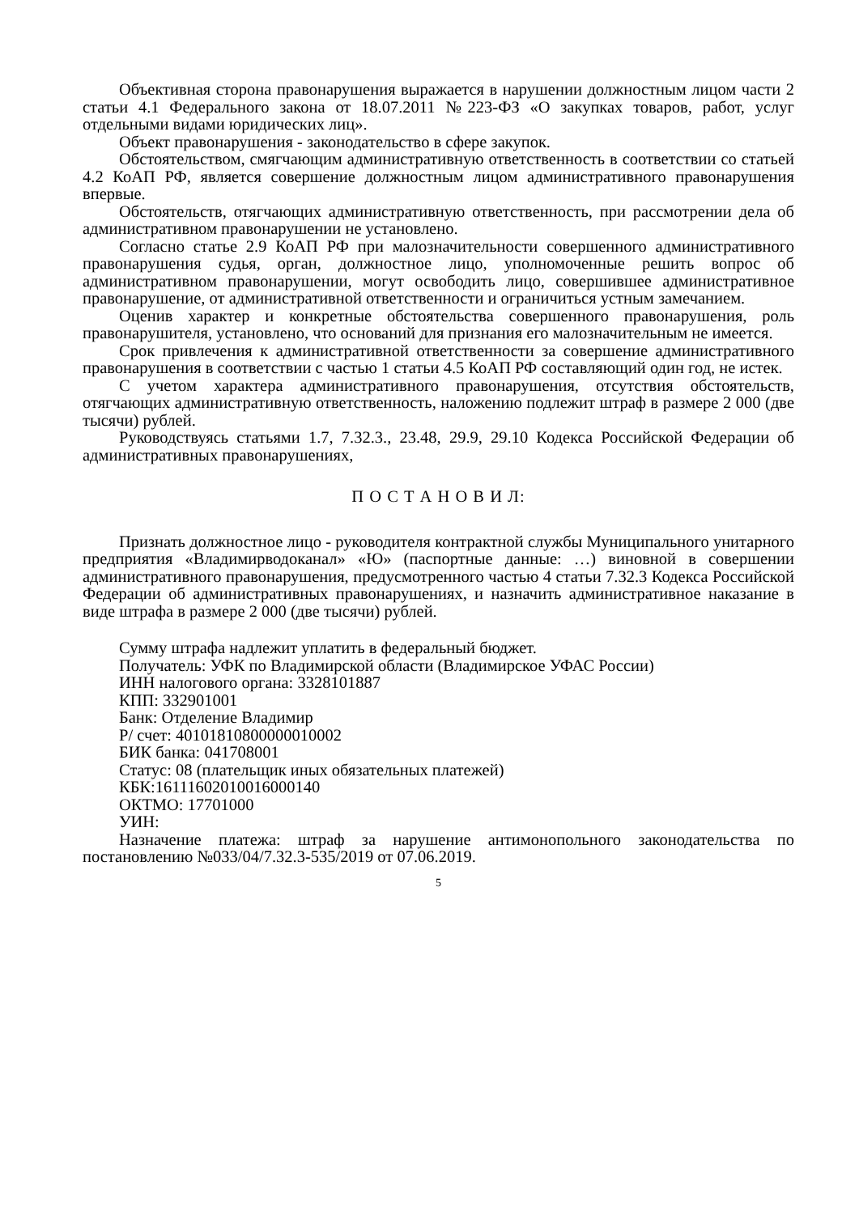Объективная сторона правонарушения выражается в нарушении должностным лицом части 2 статьи 4.1 Федерального закона от 18.07.2011 №223-ФЗ «О закупках товаров, работ, услуг отдельными видами юридических лиц».
Объект правонарушения - законодательство в сфере закупок.
Обстоятельством, смягчающим административную ответственность в соответствии со статьей 4.2 КоАП РФ, является совершение должностным лицом административного правонарушения впервые.
Обстоятельств, отягчающих административную ответственность, при рассмотрении дела об административном правонарушении не установлено.
Согласно статье 2.9 КоАП РФ при малозначительности совершенного административного правонарушения судья, орган, должностное лицо, уполномоченные решить вопрос об административном правонарушении, могут освободить лицо, совершившее административное правонарушение, от административной ответственности и ограничиться устным замечанием.
Оценив характер и конкретные обстоятельства совершенного правонарушения, роль правонарушителя, установлено, что оснований для признания его малозначительным не имеется.
Срок привлечения к административной ответственности за совершение административного правонарушения в соответствии с частью 1 статьи 4.5 КоАП РФ составляющий один год, не истек.
С учетом характера административного правонарушения, отсутствия обстоятельств, отягчающих административную ответственность, наложению подлежит штраф в размере 2 000 (две тысячи) рублей.
Руководствуясь статьями 1.7, 7.32.3., 23.48, 29.9, 29.10 Кодекса Российской Федерации об административных правонарушениях,
П О С Т А Н О В И Л:
Признать должностное лицо - руководителя контрактной службы Муниципального унитарного предприятия «Владимирводоканал» «Ю» (паспортные данные: …) виновной в совершении административного правонарушения, предусмотренного частью 4 статьи 7.32.3 Кодекса Российской Федерации об административных правонарушениях, и назначить административное наказание в виде штрафа в размере 2 000 (две тысячи) рублей.
Сумму штрафа надлежит уплатить в федеральный бюджет.
Получатель: УФК по Владимирской области (Владимирское УФАС России)
ИНН налогового органа: 3328101887
КПП: 332901001
Банк: Отделение Владимир
Р/ счет: 40101810800000010002
БИК банка: 041708001
Статус: 08 (плательщик иных обязательных платежей)
КБК:16111602010016000140
ОКТМО: 17701000
УИН:
Назначение платежа: штраф за нарушение антимонопольного законодательства по постановлению №033/04/7.32.3-535/2019 от 07.06.2019.
5